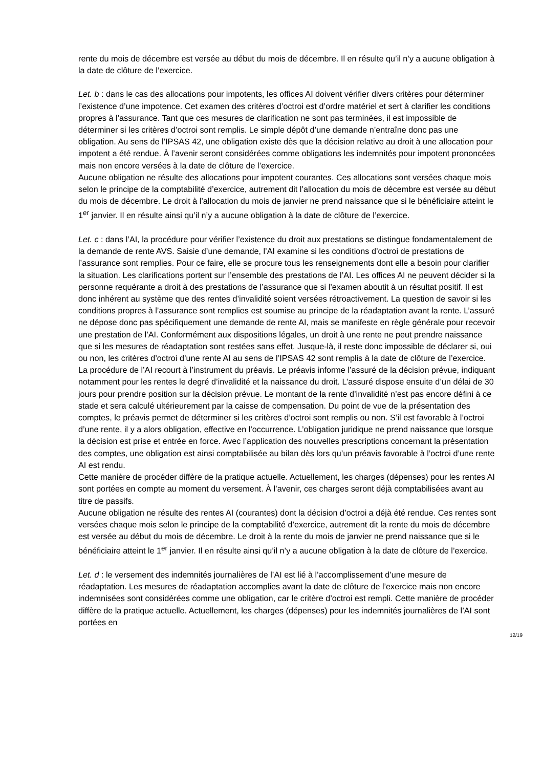rente du mois de décembre est versée au début du mois de décembre. Il en résulte qu’il n’y a aucune obligation à la date de clôture de l’exercice.
Let. b : dans le cas des allocations pour impotents, les offices AI doivent vérifier divers critères pour déterminer l’existence d’une impotence. Cet examen des critères d’octroi est d’ordre matériel et sert à clarifier les conditions propres à l’assurance. Tant que ces mesures de clarification ne sont pas terminées, il est impossible de déterminer si les critères d’octroi sont remplis. Le simple dépôt d’une demande n’entraîne donc pas une obligation. Au sens de l’IPSAS 42, une obligation existe dès que la décision relative au droit à une allocation pour impotent a été rendue. À l’avenir seront considérées comme obligations les indemnités pour impotent prononcées mais non encore versées à la date de clôture de l’exercice.
Aucune obligation ne résulte des allocations pour impotent courantes. Ces allocations sont versées chaque mois selon le principe de la comptabilité d’exercice, autrement dit l’allocation du mois de décembre est versée au début du mois de décembre. Le droit à l’allocation du mois de janvier ne prend naissance que si le bénéficiaire atteint le 1<sup>er</sup> janvier. Il en résulte ainsi qu’il n’y a aucune obligation à la date de clôture de l’exercice.
Let. c : dans l’AI, la procédure pour vérifier l’existence du droit aux prestations se distingue fondamentalement de la demande de rente AVS. Saisie d’une demande, l’AI examine si les conditions d’octroi de prestations de l’assurance sont remplies. Pour ce faire, elle se procure tous les renseignements dont elle a besoin pour clarifier la situation. Les clarifications portent sur l’ensemble des prestations de l’AI. Les offices AI ne peuvent décider si la personne requérante a droit à des prestations de l’assurance que si l’examen aboutit à un résultat positif. Il est donc inhérent au système que des rentes d’invalidité soient versées rétroactivement. La question de savoir si les conditions propres à l’assurance sont remplies est soumise au principe de la réadaptation avant la rente. L’assuré ne dépose donc pas spécifiquement une demande de rente AI, mais se manifeste en règle générale pour recevoir une prestation de l’AI. Conformément aux dispositions légales, un droit à une rente ne peut prendre naissance que si les mesures de réadaptation sont restées sans effet. Jusque-là, il reste donc impossible de déclarer si, oui ou non, les critères d’octroi d’une rente AI au sens de l’IPSAS 42 sont remplis à la date de clôture de l’exercice.
La procédure de l’AI recourt à l’instrument du préavis. Le préavis informe l’assuré de la décision prévue, indiquant notamment pour les rentes le degré d’invalidité et la naissance du droit. L’assuré dispose ensuite d’un délai de 30 jours pour prendre position sur la décision prévue. Le montant de la rente d’invalidité n’est pas encore défini à ce stade et sera calculé ultérieurement par la caisse de compensation. Du point de vue de la présentation des comptes, le préavis permet de déterminer si les critères d’octroi sont remplis ou non. S’il est favorable à l’octroi d’une rente, il y a alors obligation, effective en l’occurrence. L’obligation juridique ne prend naissance que lorsque la décision est prise et entrée en force. Avec l’application des nouvelles prescriptions concernant la présentation des comptes, une obligation est ainsi comptabilisée au bilan dès lors qu’un préavis favorable à l’octroi d’une rente AI est rendu.
Cette manière de procéder diffère de la pratique actuelle. Actuellement, les charges (dépenses) pour les rentes AI sont portées en compte au moment du versement. À l’avenir, ces charges seront déjà comptabilisées avant au titre de passifs.
Aucune obligation ne résulte des rentes AI (courantes) dont la décision d’octroi a déjà été rendue. Ces rentes sont versées chaque mois selon le principe de la comptabilité d’exercice, autrement dit la rente du mois de décembre est versée au début du mois de décembre. Le droit à la rente du mois de janvier ne prend naissance que si le bénéficiaire atteint le 1<sup>er</sup> janvier. Il en résulte ainsi qu’il n’y a aucune obligation à la date de clôture de l’exercice.
Let. d : le versement des indemnités journalières de l’AI est lié à l’accomplissement d’une mesure de réadaptation. Les mesures de réadaptation accomplies avant la date de clôture de l’exercice mais non encore indemnisées sont considérées comme une obligation, car le critère d’octroi est rempli. Cette manière de procéder diffère de la pratique actuelle. Actuellement, les charges (dépenses) pour les indemnités journalières de l’AI sont portées en
12/19